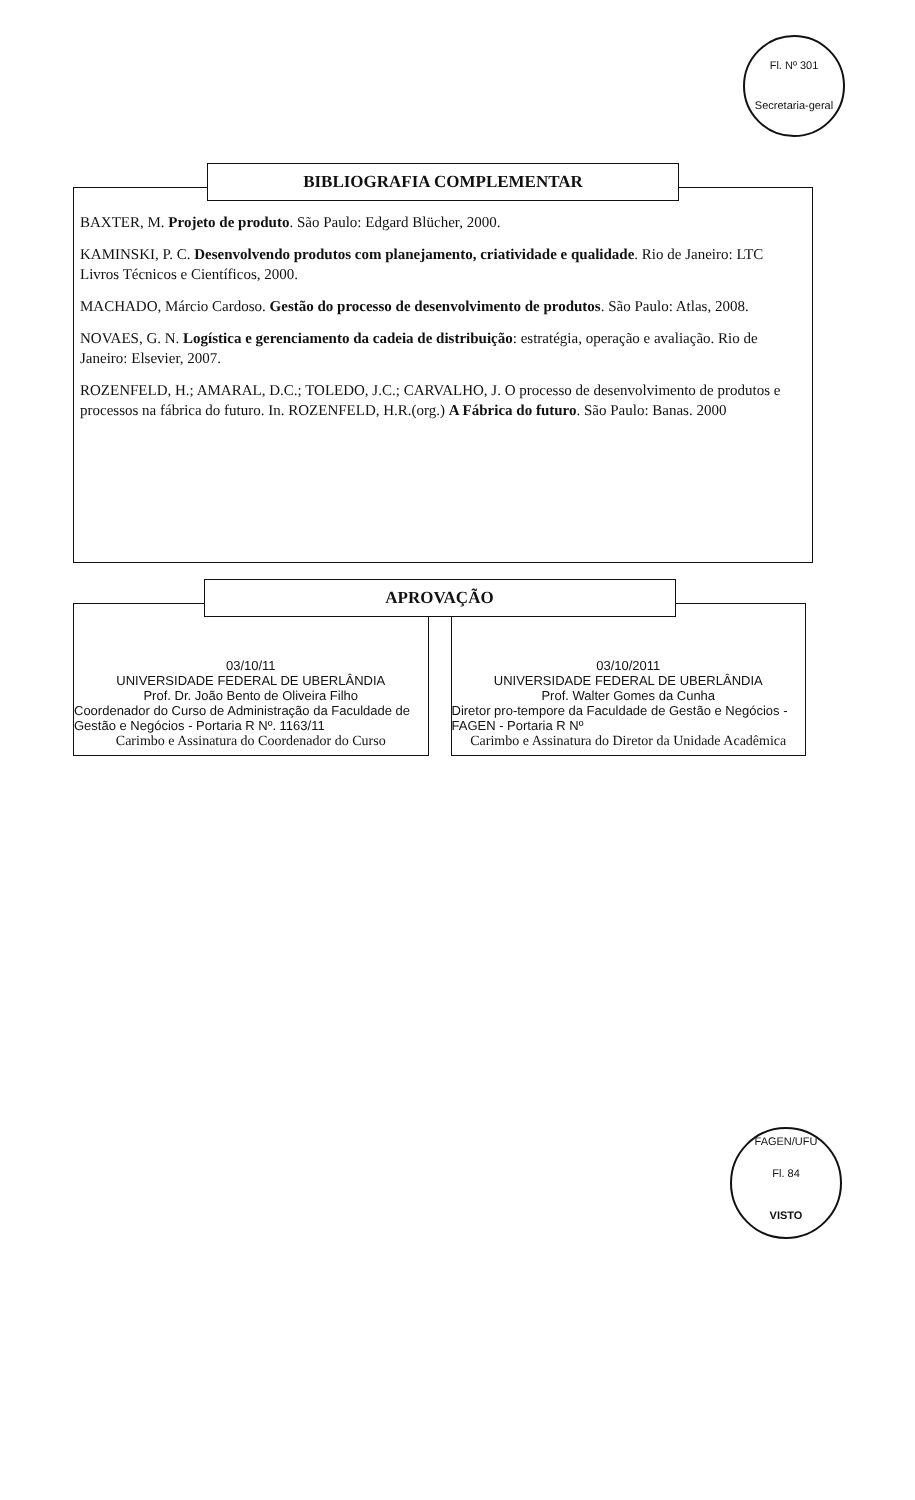Fl. Nº 301
Secretaria-geral
BIBLIOGRAFIA COMPLEMENTAR
BAXTER, M. Projeto de produto. São Paulo: Edgard Blücher, 2000.
KAMINSKI, P. C. Desenvolvendo produtos com planejamento, criatividade e qualidade. Rio de Janeiro: LTC Livros Técnicos e Científicos, 2000.
MACHADO, Márcio Cardoso. Gestão do processo de desenvolvimento de produtos. São Paulo: Atlas, 2008.
NOVAES, G. N. Logística e gerenciamento da cadeia de distribuição: estratégia, operação e avaliação. Rio de Janeiro: Elsevier, 2007.
ROZENFELD, H.; AMARAL, D.C.; TOLEDO, J.C.; CARVALHO, J. O processo de desenvolvimento de produtos e processos na fábrica do futuro. In. ROZENFELD, H.R.(org.) A Fábrica do futuro. São Paulo: Banas. 2000
APROVAÇÃO
03/10/11
UNIVERSIDADE FEDERAL DE UBERLÂNDIA
Prof. Dr. João Bento de Oliveira Filho
Coordenador do Curso de Administração da Faculdade de Gestão e Negócios - Portaria R Nº. 1163/11
Carimbo e Assinatura do Coordenador do Curso
03/10/2011
UNIVERSIDADE FEDERAL DE UBERLÂNDIA
Prof. Walter Gomes da Cunha
Diretor pro-tempore da Faculdade de Gestão e Negócios - FAGEN - Portaria R Nº
Carimbo e Assinatura do Diretor da Unidade Acadêmica
FAGEN/UFU
Fl. 84
VISTO